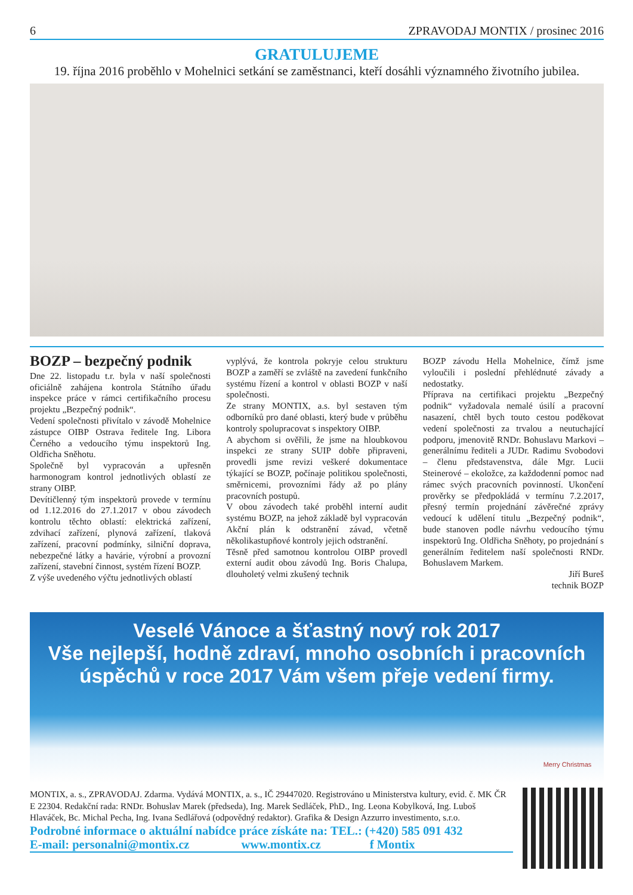6 ZPRAVODAJ MONTIX / prosinec 2016
GRATULUJEME
19. října 2016 proběhlo v Mohelnici setkání se zaměstnanci, kteří dosáhli významného životního jubilea.
BOZP – bezpečný podnik
Dne 22. listopadu t.r. byla v naší společnosti oficiálně zahájena kontrola Státního úřadu inspekce práce v rámci certifikačního procesu projektu „Bezpečný podnik“.
Vedení společnosti přivítalo v závodě Mohelnice zástupce OIBP Ostrava ředitele Ing. Libora Černého a vedoucího týmu inspektorů Ing. Oldřicha Sněhotu.
Společně byl vypracován a upřesněn harmonogram kontrol jednotlivých oblastí ze strany OIBP.
Devítičlenný tým inspektorů provede v termínu od 1.12.2016 do 27.1.2017 v obou závodech kontrolu těchto oblastí: elektrická zařízení, zdvihací zařízení, plynová zařízení, tlaková zařízení, pracovní podmínky, silniční doprava, nebezpečné látky a havárie, výrobní a provozní zařízení, stavební činnost, systém řízení BOZP.
Z výše uvedeného výčtu jednotlivých oblastí
vyplývá, že kontrola pokryje celou strukturu BOZP a zaměří se zvláště na zavedení funkčního systému řízení a kontrol v oblasti BOZP v naší společnosti.
Ze strany MONTIX, a.s. byl sestaven tým odborníků pro dané oblasti, který bude v průběhu kontroly spolupracovat s inspektory OIBP.
A abychom si ověřili, že jsme na hloubkovou inspekci ze strany SUIP dobře připraveni, provedli jsme revizi veškeré dokumentace týkající se BOZP, počínaje politikou společnosti, směrnicemi, provozními řády až po plány pracovních postupů.
V obou závodech také proběhl interní audit systému BOZP, na jehož základě byl vypracován Akční plán k odstranění závad, včetně několikastupňové kontroly jejich odstranění.
Těsně před samotnou kontrolou OIBP provedl externí audit obou závodů Ing. Boris Chalupa, dlouholetý velmi zkušený technik
BOZP závodu Hella Mohelnice, čímž jsme vyloučili i poslední přehlédnuté závady a nedostatky.
Příprava na certifikaci projektu „Bezpečný podnik“ vyžadovala nemalé úsilí a pracovní nasazení, chtěl bych touto cestou poděkovat vedení společnosti za trvalou a neutuchající podporu, jmenovitě RNDr. Bohuslavu Markovi – generálnímu řediteli a JUDr. Radimu Svobodovi – členu představenstva, dále Mgr. Lucii Steinerové – ekoložce, za každodenní pomoc nad rámec svých pracovních povinností. Ukončení prověrky se předpokládá v termínu 7.2.2017, přesný termín projednání závěrečné zprávy vedoucí k udělení titulu „Bezpečný podnik“, bude stanoven podle návrhu vedoucího týmu inspektorů Ing. Oldřicha Sněhoty, po projednání s generálním ředitelem naší společnosti RNDr. Bohuslavem Markem.
Jiří Bureš
technik BOZP
Veselé Vánoce a šťastný nový rok 2017
Vše nejlepší, hodně zdraví, mnoho osobních i pracovních
úspěchů v roce 2017 Vám všem přeje vedení firmy.
Merry Christmas
MONTIX, a. s., ZPRAVODAJ. Zdarma. Vydává MONTIX, a. s., IČ 29447020. Registrováno u Ministerstva kultury, evid. č. MK ČR E 22304. Redakční rada: RNDr. Bohuslav Marek (předseda), Ing. Marek Sedláček, PhD., Ing. Leona Kobylková, Ing. Luboš Hlaváček, Bc. Michal Pecha, Ing. Ivana Sedlářová (odpovědný redaktor). Grafika & Design Azzurro investimento, s.r.o.
Podrobné informace o aktuální nabídce práce získáte na: TEL.: (+420) 585 091 432
E-mail: personalni@montix.cz www.montix.cz f Montix